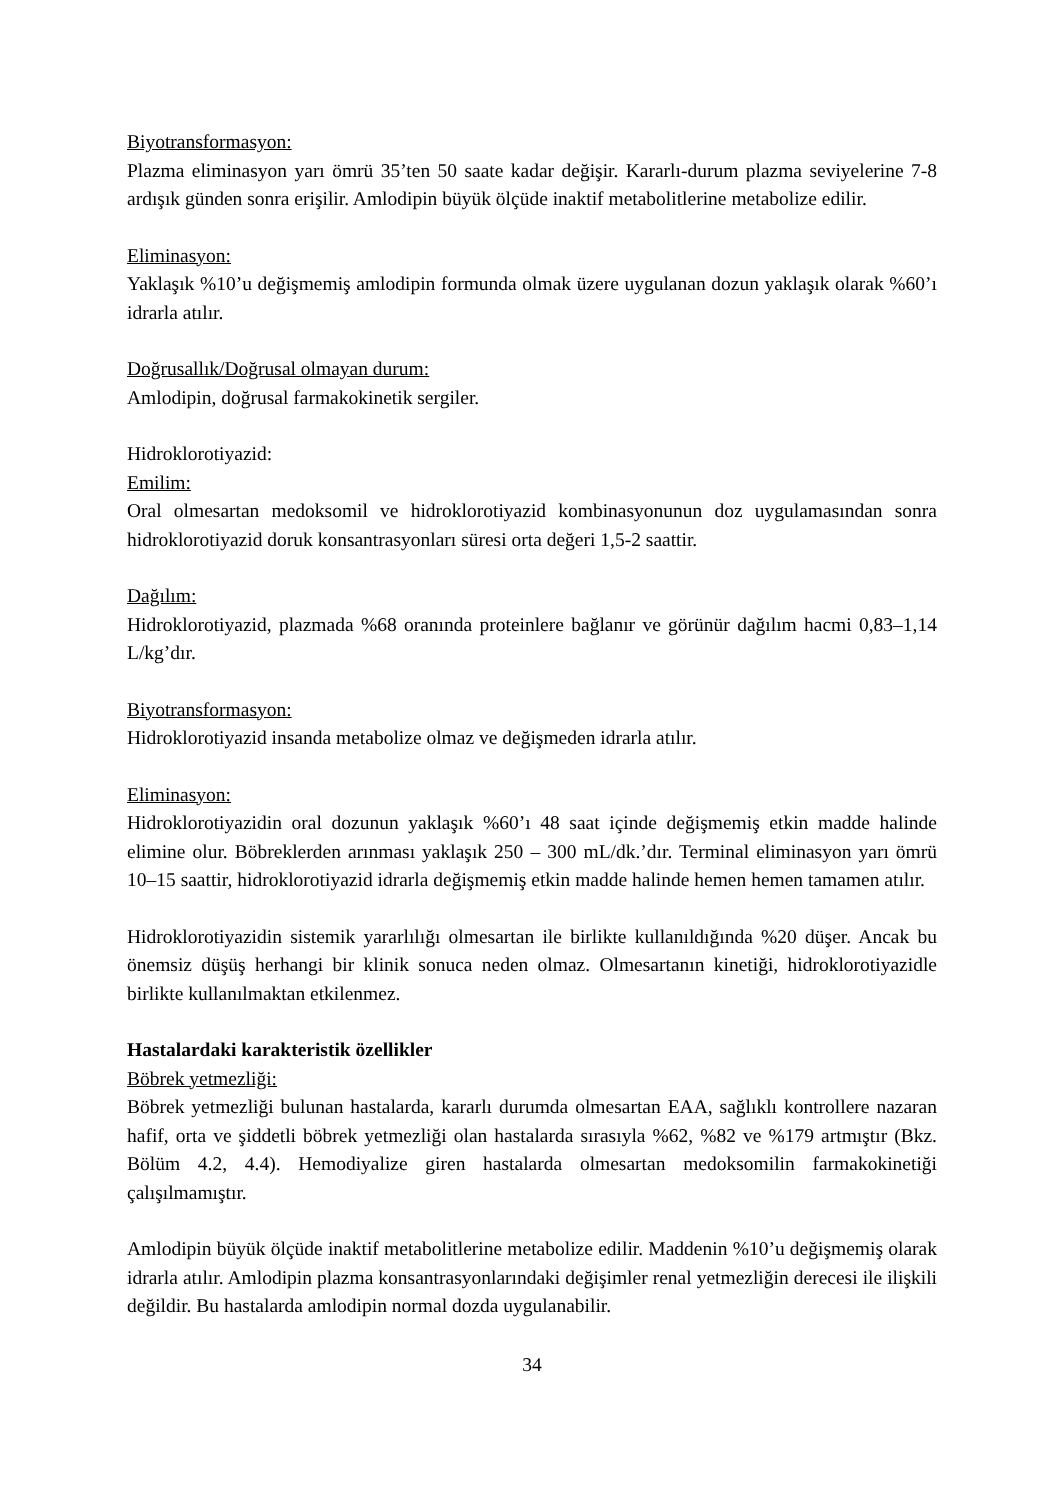Biyotransformasyon:
Plazma eliminasyon yarı ömrü 35’ten 50 saate kadar değişir. Kararlı-durum plazma seviyelerine 7-8 ardışık günden sonra erişilir. Amlodipin büyük ölçüde inaktif metabolitlerine metabolize edilir.
Eliminasyon:
Yaklaşık %10’u değişmemiş amlodipin formunda olmak üzere uygulanan dozun yaklaşık olarak %60’ı idrarla atılır.
Doğrusallık/Doğrusal olmayan durum:
Amlodipin, doğrusal farmakokinetik sergiler.
Hidroklorotiyazid:
Emilim:
Oral olmesartan medoksomil ve hidroklorotiyazid kombinasyonunun doz uygulamasından sonra hidroklorotiyazid doruk konsantrasyonları süresi orta değeri 1,5-2 saattir.
Dağılım:
Hidroklorotiyazid, plazmada %68 oranında proteinlere bağlanır ve görünür dağılım hacmi 0,83–1,14 L/kg’dır.
Biyotransformasyon:
Hidroklorotiyazid insanda metabolize olmaz ve değişmeden idrarla atılır.
Eliminasyon:
Hidroklorotiyazidin oral dozunun yaklaşık %60’ı 48 saat içinde değişmemiş etkin madde halinde elimine olur. Böbreklerden arınması yaklaşık 250 – 300 mL/dk.’dır. Terminal eliminasyon yarı ömrü 10–15 saattir, hidroklorotiyazid idrarla değişmemiş etkin madde halinde hemen hemen tamamen atılır.
Hidroklorotiyazidin sistemik yararlılığı olmesartan ile birlikte kullanıldığında %20 düşer. Ancak bu önemsiz düşüş herhangi bir klinik sonuca neden olmaz. Olmesartanın kinetiği, hidroklorotiyazidle birlikte kullanılmaktan etkilenmez.
Hastalardaki karakteristik özellikler
Böbrek yetmezliği:
Böbrek yetmezliği bulunan hastalarda, kararlı durumda olmesartan EAA, sağlıklı kontrollere nazaran hafif, orta ve şiddetli böbrek yetmezliği olan hastalarda sırasıyla %62, %82 ve %179 artmıştır (Bkz. Bölüm 4.2, 4.4). Hemodiyalize giren hastalarda olmesartan medoksomilin farmakokinetiği çalışılmamıştır.
Amlodipin büyük ölçüde inaktif metabolitlerine metabolize edilir. Maddenin %10’u değişmemiş olarak idrarla atılır. Amlodipin plazma konsantrasyonlarındaki değişimler renal yetmezliğin derecesi ile ilişkili değildir. Bu hastalarda amlodipin normal dozda uygulanabilir.
34